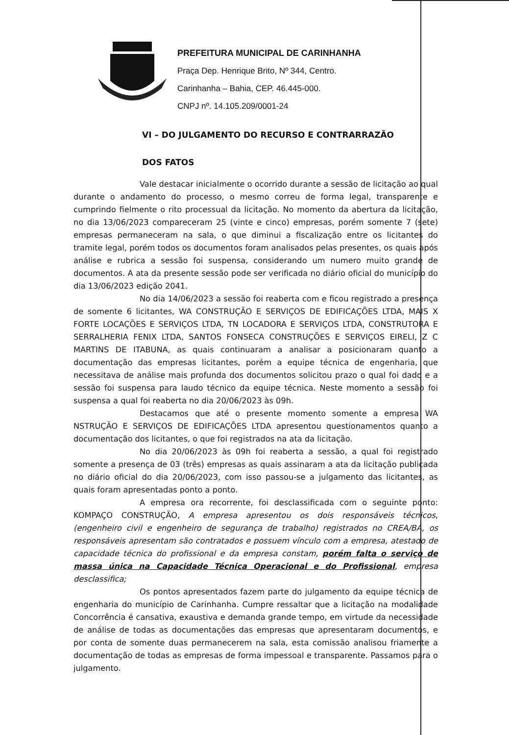PREFEITURA MUNICIPAL DE CARINHANHA
Praça Dep. Henrique Brito, Nº 344, Centro.
Carinhanha – Bahia, CEP. 46.445-000.
CNPJ nº. 14.105.209/0001-24
VI – DO JULGAMENTO DO RECURSO E CONTRARRAZÃO
DOS FATOS
Vale destacar inicialmente o ocorrido durante a sessão de licitação ao qual durante o andamento do processo, o mesmo correu de forma legal, transparente e cumprindo fielmente o rito processual da licitação. No momento da abertura da licitação, no dia 13/06/2023 compareceram 25 (vinte e cinco) empresas, porém somente 7 (sete) empresas permaneceram na sala, o que diminui a fiscalização entre os licitantes do tramite legal, porém todos os documentos foram analisados pelas presentes, os quais após análise e rubrica a sessão foi suspensa, considerando um numero muito grande de documentos. A ata da presente sessão pode ser verificada no diário oficial do município do dia 13/06/2023 edição 2041.
No dia 14/06/2023 a sessão foi reaberta com e ficou registrado a presença de somente 6 licitantes, WA CONSTRUÇÃO E SERVIÇOS DE EDIFICAÇÕES LTDA, MAIS X FORTE LOCAÇÕES E SERVIÇOS LTDA, TN LOCADORA E SERVIÇOS LTDA, CONSTRUTORA E SERRALHERIA FENIX LTDA, SANTOS FONSECA CONSTRUÇÕES E SERVIÇOS EIRELI, Z C MARTINS DE ITABUNA, as quais continuaram a analisar a posicionaram quanto a documentação das empresas licitantes, porém a equipe técnica de engenharia, que necessitava de análise mais profunda dos documentos solicitou prazo o qual foi dado e a sessão foi suspensa para laudo técnico da equipe técnica. Neste momento a sessão foi suspensa a qual foi reaberta no dia 20/06/2023 às 09h.
Destacamos que até o presente momento somente a empresa WA NSTRUÇÃO E SERVIÇOS DE EDIFICAÇÕES LTDA apresentou questionamentos quanto a documentação dos licitantes, o que foi registrados na ata da licitação.
No dia 20/06/2023 às 09h foi reaberta a sessão, a qual foi registrado somente a presença de 03 (três) empresas as quais assinaram a ata da licitação publicada no diário oficial do dia 20/06/2023, com isso passou-se a julgamento das licitantes, as quais foram apresentadas ponto a ponto.
A empresa ora recorrente, foi desclassificada com o seguinte ponto: KOMPAÇO CONSTRUÇÃO, A empresa apresentou os dois responsáveis técnicos, (engenheiro civil e engenheiro de segurança de trabalho) registrados no CREA/BA, os responsáveis apresentam são contratados e possuem vínculo com a empresa, atestado de capacidade técnica do profissional e da empresa constam, porém falta o serviço de massa única na Capacidade Técnica Operacional e do Profissional, empresa desclassifica;
Os pontos apresentados fazem parte do julgamento da equipe técnica de engenharia do município de Carinhanha. Cumpre ressaltar que a licitação na modalidade Concorrência é cansativa, exaustiva e demanda grande tempo, em virtude da necessidade de análise de todas as documentações das empresas que apresentaram documentos, e por conta de somente duas permanecerem na sala, esta comissão analisou friamente a documentação de todas as empresas de forma impessoal e transparente. Passamos para o julgamento.